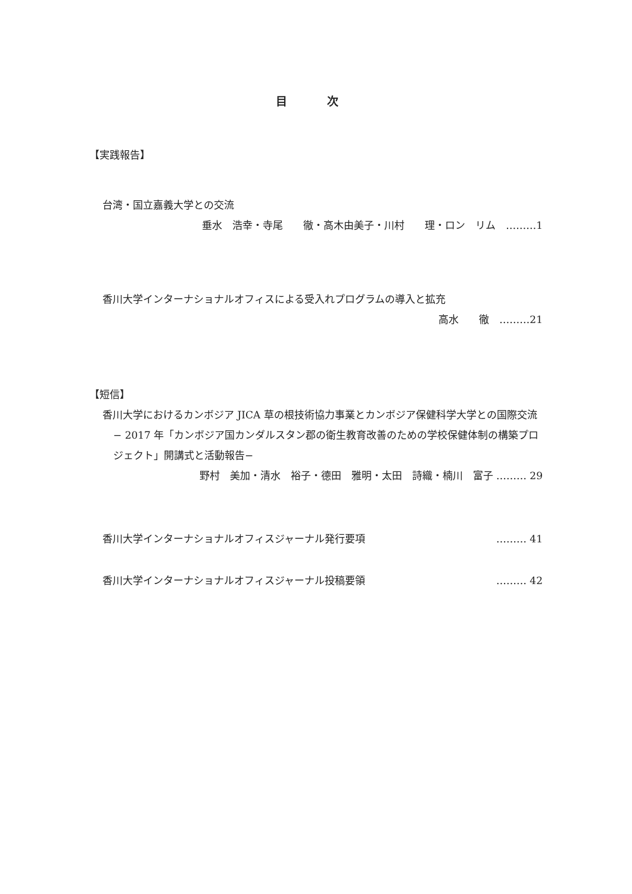目 次
【実践報告】
台湾・国立嘉義大学との交流
垂水　浩幸・寺尾　　徹・高木由美子・川村　　理・ロン　リム　………1
香川大学インターナショナルオフィスによる受入れプログラムの導入と拡充
高水　　徹　………21
【短信】
香川大学におけるカンボジア JICA 草の根技術協力事業とカンボジア保健科学大学との国際交流
− 2017 年「カンボジア国カンダルスタン郡の衛生教育改善のための学校保健体制の構築プロジェクト」開講式と活動報告−
野村　美加・清水　裕子・德田　雅明・太田　詩織・楠川　富子 ……… 29
香川大学インターナショナルオフィスジャーナル発行要項 ……… 41
香川大学インターナショナルオフィスジャーナル投稿要領 ……… 42